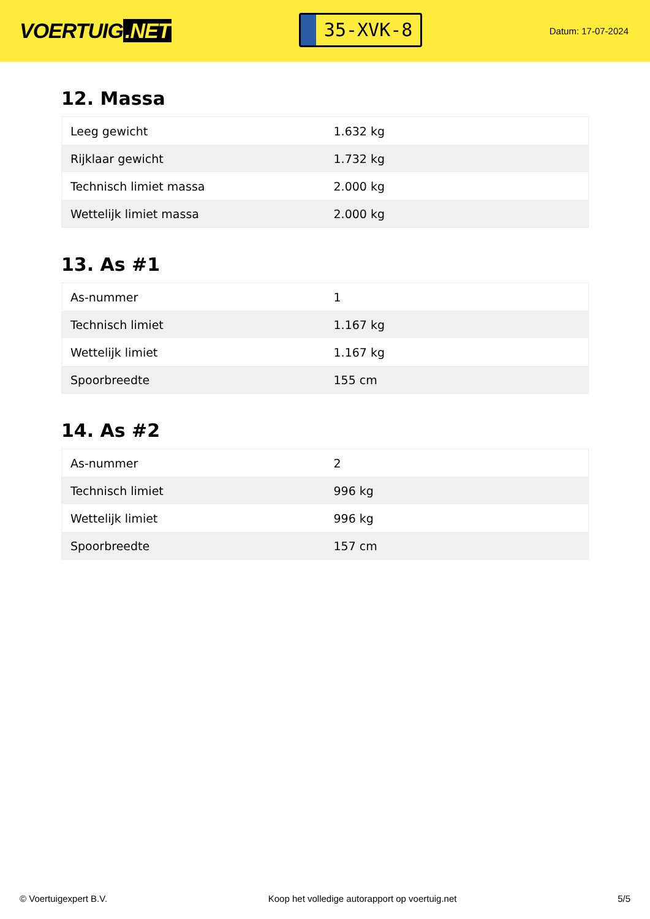VOERTUIG.NET
35-XVK-8
Datum: 17-07-2024
12. Massa
| Leeg gewicht | 1.632 kg |
| Rijklaar gewicht | 1.732 kg |
| Technisch limiet massa | 2.000 kg |
| Wettelijk limiet massa | 2.000 kg |
13. As #1
| As-nummer | 1 |
| Technisch limiet | 1.167 kg |
| Wettelijk limiet | 1.167 kg |
| Spoorbreedte | 155 cm |
14. As #2
| As-nummer | 2 |
| Technisch limiet | 996 kg |
| Wettelijk limiet | 996 kg |
| Spoorbreedte | 157 cm |
© Voertuigexpert B.V. Koop het volledige autorapport op voertuig.net 5/5